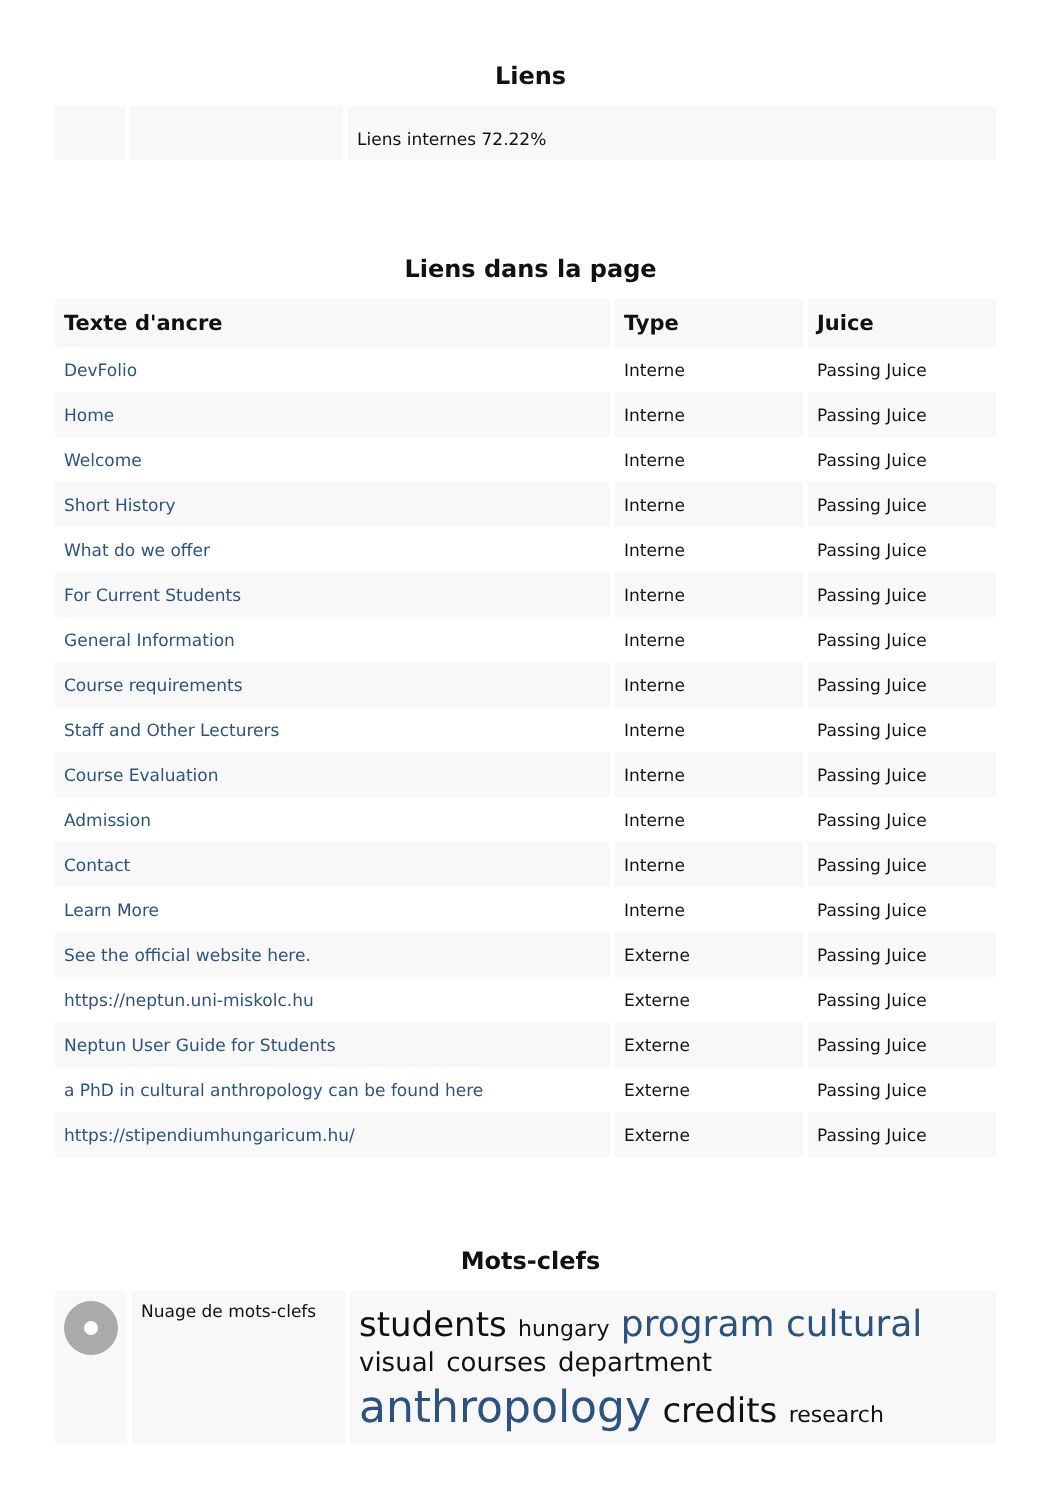Liens
| | | Liens internes 72.22% |
Liens dans la page
| Texte d'ancre | Type | Juice |
| --- | --- | --- |
| DevFolio | Interne | Passing Juice |
| Home | Interne | Passing Juice |
| Welcome | Interne | Passing Juice |
| Short History | Interne | Passing Juice |
| What do we offer | Interne | Passing Juice |
| For Current Students | Interne | Passing Juice |
| General Information | Interne | Passing Juice |
| Course requirements | Interne | Passing Juice |
| Staff and Other Lecturers | Interne | Passing Juice |
| Course Evaluation | Interne | Passing Juice |
| Admission | Interne | Passing Juice |
| Contact | Interne | Passing Juice |
| Learn More | Interne | Passing Juice |
| See the official website here. | Externe | Passing Juice |
| https://neptun.uni-miskolc.hu | Externe | Passing Juice |
| Neptun User Guide for Students | Externe | Passing Juice |
| a PhD in cultural anthropology can be found here | Externe | Passing Juice |
| https://stipendiumhungaricum.hu/ | Externe | Passing Juice |
Mots-clefs
| | Nuage de mots-clefs | students hungary program cultural visual courses department anthropology credits research |